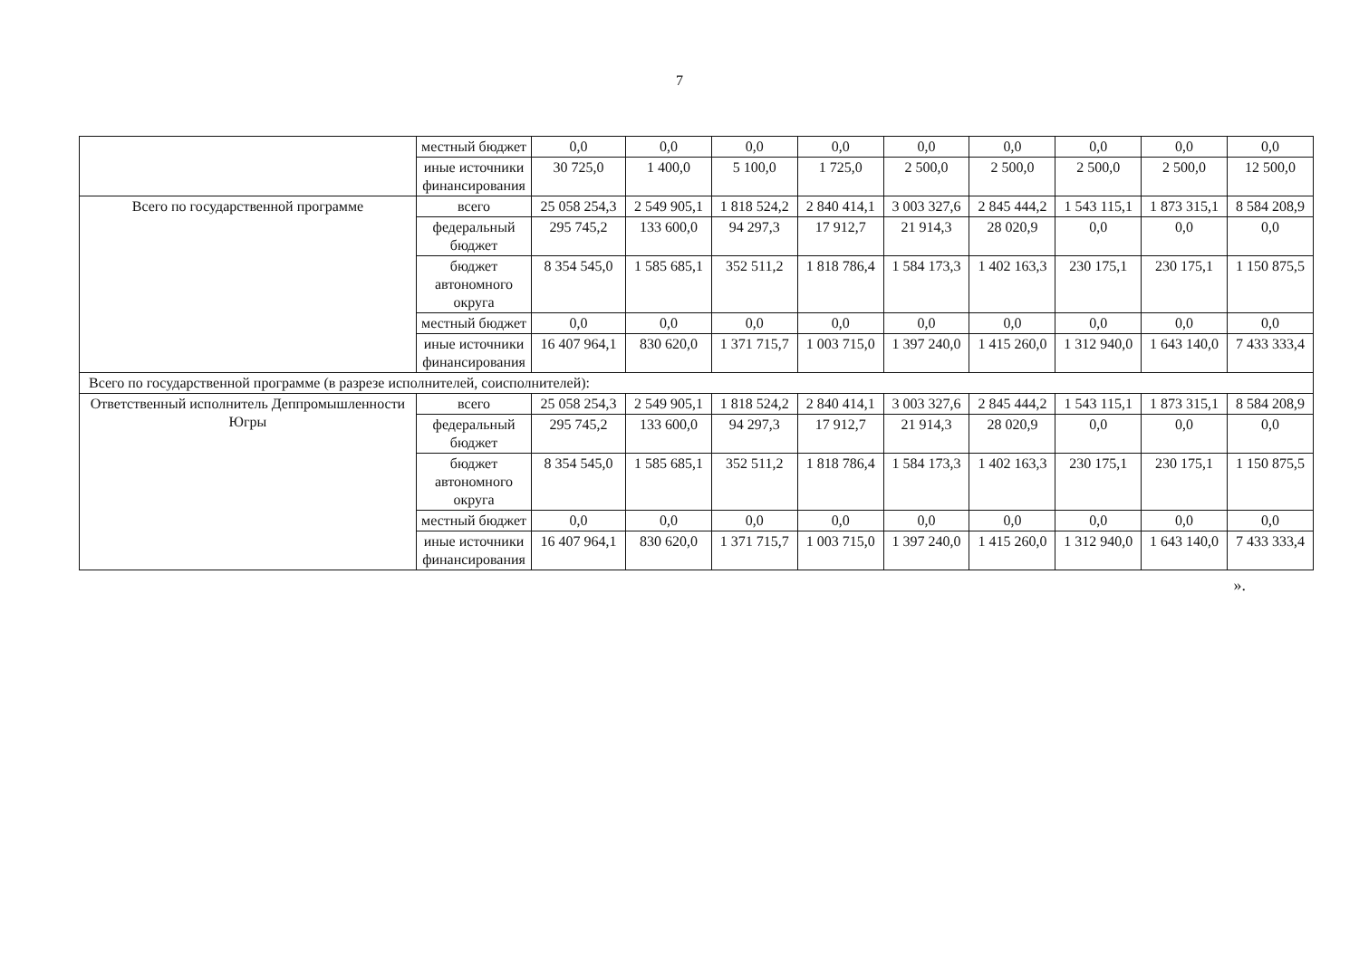7
| | местный бюджет | 0,0 | 0,0 | 0,0 | 0,0 | 0,0 | 0,0 | 0,0 | 0,0 | 0,0 |
| | иные источники финансирования | 30 725,0 | 1 400,0 | 5 100,0 | 1 725,0 | 2 500,0 | 2 500,0 | 2 500,0 | 2 500,0 | 12 500,0 |
| Всего по государственной программе | всего | 25 058 254,3 | 2 549 905,1 | 1 818 524,2 | 2 840 414,1 | 3 003 327,6 | 2 845 444,2 | 1 543 115,1 | 1 873 315,1 | 8 584 208,9 |
| | федеральный бюджет | 295 745,2 | 133 600,0 | 94 297,3 | 17 912,7 | 21 914,3 | 28 020,9 | 0,0 | 0,0 | 0,0 |
| | бюджет автономного округа | 8 354 545,0 | 1 585 685,1 | 352 511,2 | 1 818 786,4 | 1 584 173,3 | 1 402 163,3 | 230 175,1 | 230 175,1 | 1 150 875,5 |
| | местный бюджет | 0,0 | 0,0 | 0,0 | 0,0 | 0,0 | 0,0 | 0,0 | 0,0 | 0,0 |
| | иные источники финансирования | 16 407 964,1 | 830 620,0 | 1 371 715,7 | 1 003 715,0 | 1 397 240,0 | 1 415 260,0 | 1 312 940,0 | 1 643 140,0 | 7 433 333,4 |
| Всего по государственной программе (в разрезе исполнителей, соисполнителей): | | | | | | | | | | |
| Ответственный исполнитель Деппромышленности Югры | всего | 25 058 254,3 | 2 549 905,1 | 1 818 524,2 | 2 840 414,1 | 3 003 327,6 | 2 845 444,2 | 1 543 115,1 | 1 873 315,1 | 8 584 208,9 |
| | федеральный бюджет | 295 745,2 | 133 600,0 | 94 297,3 | 17 912,7 | 21 914,3 | 28 020,9 | 0,0 | 0,0 | 0,0 |
| | бюджет автономного округа | 8 354 545,0 | 1 585 685,1 | 352 511,2 | 1 818 786,4 | 1 584 173,3 | 1 402 163,3 | 230 175,1 | 230 175,1 | 1 150 875,5 |
| | местный бюджет | 0,0 | 0,0 | 0,0 | 0,0 | 0,0 | 0,0 | 0,0 | 0,0 | 0,0 |
| | иные источники финансирования | 16 407 964,1 | 830 620,0 | 1 371 715,7 | 1 003 715,0 | 1 397 240,0 | 1 415 260,0 | 1 312 940,0 | 1 643 140,0 | 7 433 333,4 |
».